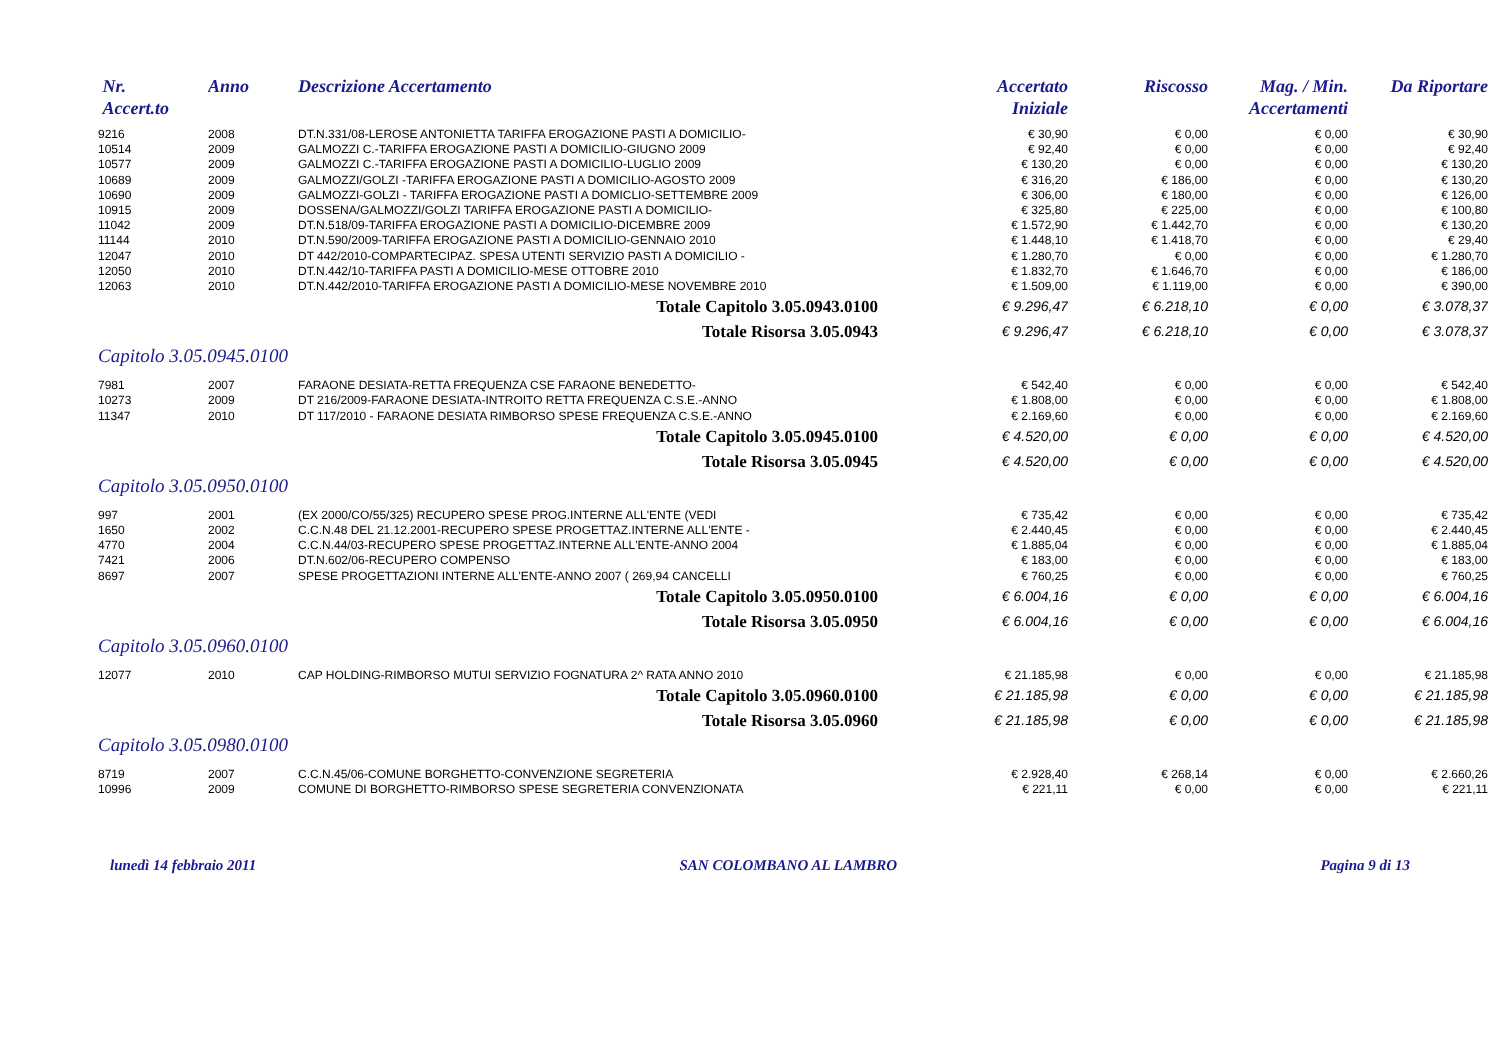| Nr. Accert.to | Anno | Descrizione Accertamento | Accertato Iniziale | Riscosso | Mag. / Min. Accertamenti | Da Riportare |
| --- | --- | --- | --- | --- | --- | --- |
| 9216 | 2008 | DT.N.331/08-LEROSE ANTONIETTA TARIFFA EROGAZIONE PASTI A DOMICILIO- | € 30,90 | € 0,00 | € 0,00 | € 30,90 |
| 10514 | 2009 | GALMOZZI C.-TARIFFA EROGAZIONE PASTI A DOMICILIO-GIUGNO 2009 | € 92,40 | € 0,00 | € 0,00 | € 92,40 |
| 10577 | 2009 | GALMOZZI C.-TARIFFA EROGAZIONE PASTI A DOMICILIO-LUGLIO 2009 | € 130,20 | € 0,00 | € 0,00 | € 130,20 |
| 10689 | 2009 | GALMOZZI/GOLZI -TARIFFA EROGAZIONE PASTI A DOMICILIO-AGOSTO 2009 | € 316,20 | € 186,00 | € 0,00 | € 130,20 |
| 10690 | 2009 | GALMOZZI-GOLZI - TARIFFA EROGAZIONE PASTI A DOMICLIO-SETTEMBRE 2009 | € 306,00 | € 180,00 | € 0,00 | € 126,00 |
| 10915 | 2009 | DOSSENA/GALMOZZI/GOLZI TARIFFA EROGAZIONE PASTI A DOMICILIO- | € 325,80 | € 225,00 | € 0,00 | € 100,80 |
| 11042 | 2009 | DT.N.518/09-TARIFFA EROGAZIONE PASTI A DOMICILIO-DICEMBRE 2009 | € 1.572,90 | € 1.442,70 | € 0,00 | € 130,20 |
| 11144 | 2010 | DT.N.590/2009-TARIFFA EROGAZIONE PASTI A DOMICILIO-GENNAIO 2010 | € 1.448,10 | € 1.418,70 | € 0,00 | € 29,40 |
| 12047 | 2010 | DT 442/2010-COMPARTECIPAZ. SPESA UTENTI SERVIZIO PASTI A DOMICILIO - | € 1.280,70 | € 0,00 | € 0,00 | € 1.280,70 |
| 12050 | 2010 | DT.N.442/10-TARIFFA PASTI A DOMICILIO-MESE OTTOBRE 2010 | € 1.832,70 | € 1.646,70 | € 0,00 | € 186,00 |
| 12063 | 2010 | DT.N.442/2010-TARIFFA EROGAZIONE PASTI A DOMICILIO-MESE NOVEMBRE 2010 | € 1.509,00 | € 1.119,00 | € 0,00 | € 390,00 |
| Totale Capitolo 3.05.0943.0100 | | | € 9.296,47 | € 6.218,10 | € 0,00 | € 3.078,37 |
| Totale Risorsa 3.05.0943 | | | € 9.296,47 | € 6.218,10 | € 0,00 | € 3.078,37 |
| Capitolo 3.05.0945.0100 | | | | | | |
| 7981 | 2007 | FARAONE DESIATA-RETTA FREQUENZA CSE FARAONE BENEDETTO- | € 542,40 | € 0,00 | € 0,00 | € 542,40 |
| 10273 | 2009 | DT 216/2009-FARAONE DESIATA-INTROITO RETTA FREQUENZA C.S.E.-ANNO | € 1.808,00 | € 0,00 | € 0,00 | € 1.808,00 |
| 11347 | 2010 | DT 117/2010 - FARAONE DESIATA RIMBORSO SPESE FREQUENZA C.S.E.-ANNO | € 2.169,60 | € 0,00 | € 0,00 | € 2.169,60 |
| Totale Capitolo 3.05.0945.0100 | | | € 4.520,00 | € 0,00 | € 0,00 | € 4.520,00 |
| Totale Risorsa 3.05.0945 | | | € 4.520,00 | € 0,00 | € 0,00 | € 4.520,00 |
| Capitolo 3.05.0950.0100 | | | | | | |
| 997 | 2001 | (EX 2000/CO/55/325) RECUPERO SPESE PROG.INTERNE ALL'ENTE (VEDI | € 735,42 | € 0,00 | € 0,00 | € 735,42 |
| 1650 | 2002 | C.C.N.48 DEL 21.12.2001-RECUPERO SPESE PROGETTAZ.INTERNE ALL'ENTE - | € 2.440,45 | € 0,00 | € 0,00 | € 2.440,45 |
| 4770 | 2004 | C.C.N.44/03-RECUPERO SPESE PROGETTAZ.INTERNE ALL'ENTE-ANNO 2004 | € 1.885,04 | € 0,00 | € 0,00 | € 1.885,04 |
| 7421 | 2006 | DT.N.602/06-RECUPERO COMPENSO | € 183,00 | € 0,00 | € 0,00 | € 183,00 |
| 8697 | 2007 | SPESE PROGETTAZIONI INTERNE ALL'ENTE-ANNO 2007 ( 269,94 CANCELLI | € 760,25 | € 0,00 | € 0,00 | € 760,25 |
| Totale Capitolo 3.05.0950.0100 | | | € 6.004,16 | € 0,00 | € 0,00 | € 6.004,16 |
| Totale Risorsa 3.05.0950 | | | € 6.004,16 | € 0,00 | € 0,00 | € 6.004,16 |
| Capitolo 3.05.0960.0100 | | | | | | |
| 12077 | 2010 | CAP HOLDING-RIMBORSO MUTUI SERVIZIO FOGNATURA 2^ RATA ANNO 2010 | € 21.185,98 | € 0,00 | € 0,00 | € 21.185,98 |
| Totale Capitolo 3.05.0960.0100 | | | € 21.185,98 | € 0,00 | € 0,00 | € 21.185,98 |
| Totale Risorsa 3.05.0960 | | | € 21.185,98 | € 0,00 | € 0,00 | € 21.185,98 |
| Capitolo 3.05.0980.0100 | | | | | | |
| 8719 | 2007 | C.C.N.45/06-COMUNE BORGHETTO-CONVENZIONE SEGRETERIA | € 2.928,40 | € 268,14 | € 0,00 | € 2.660,26 |
| 10996 | 2009 | COMUNE DI BORGHETTO-RIMBORSO SPESE SEGRETERIA CONVENZIONATA | € 221,11 | € 0,00 | € 0,00 | € 221,11 |
lunedì 14 febbraio 2011 SAN COLOMBANO AL LAMBRO Pagina 9 di 13